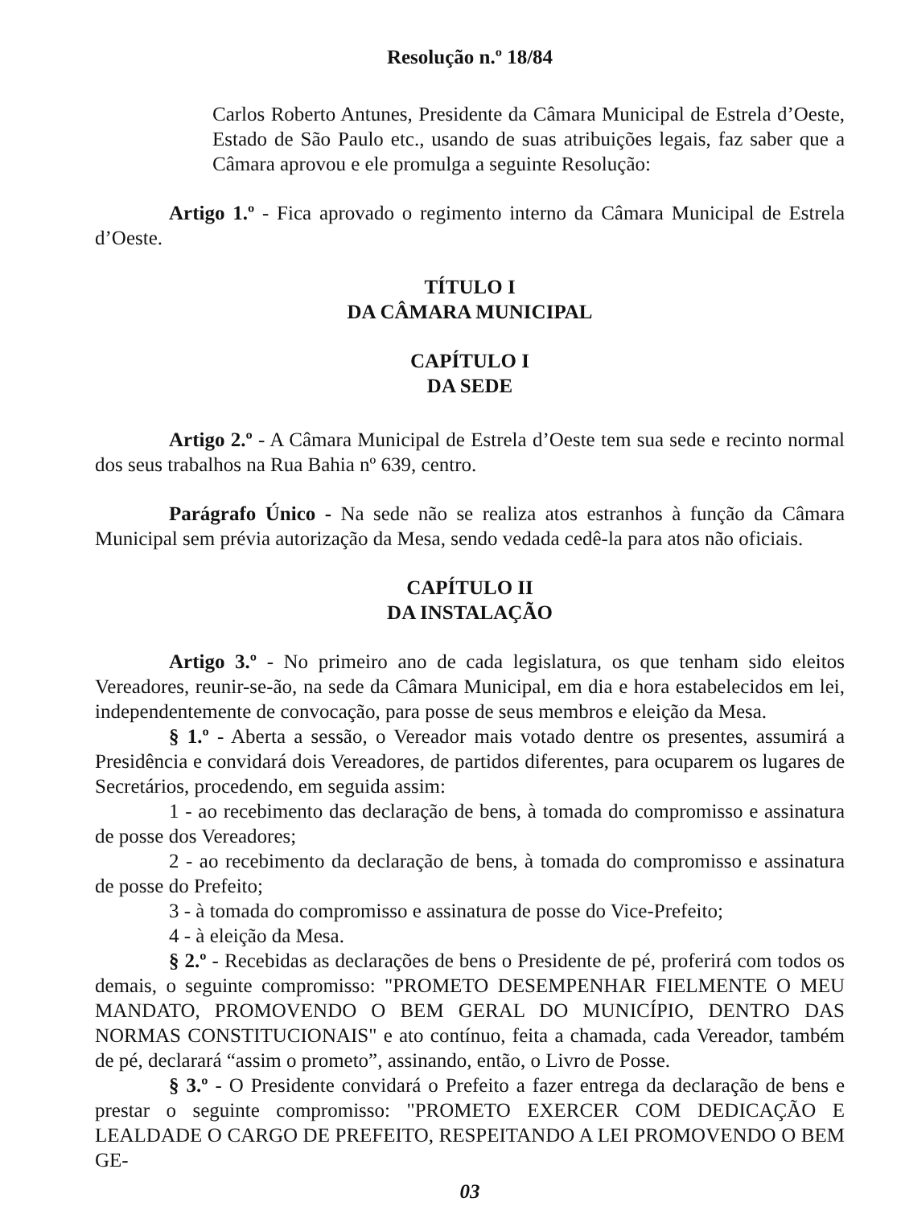Resolução n.º 18/84
Carlos Roberto Antunes, Presidente da Câmara Municipal de Estrela d’Oeste, Estado de São Paulo etc., usando de suas atribuições legais, faz saber que a Câmara aprovou e ele promulga a seguinte Resolução:
Artigo 1.º - Fica aprovado o regimento interno da Câmara Municipal de Estrela d’Oeste.
TÍTULO I
DA CÂMARA MUNICIPAL
CAPÍTULO I
DA SEDE
Artigo 2.º - A Câmara Municipal de Estrela d’Oeste tem sua sede e recinto normal dos seus trabalhos na Rua Bahia nº 639, centro.
Parágrafo Único - Na sede não se realiza atos estranhos à função da Câmara Municipal sem prévia autorização da Mesa, sendo vedada cedê-la para atos não oficiais.
CAPÍTULO II
DA INSTALAÇÃO
Artigo 3.º - No primeiro ano de cada legislatura, os que tenham sido eleitos Vereadores, reunir-se-ão, na sede da Câmara Municipal, em dia e hora estabelecidos em lei, independentemente de convocação, para posse de seus membros e eleição da Mesa.
§ 1.º - Aberta a sessão, o Vereador mais votado dentre os presentes, assumirá a Presidência e convidará dois Vereadores, de partidos diferentes, para ocuparem os lugares de Secretários, procedendo, em seguida assim:
1 - ao recebimento das declaração de bens, à tomada do compromisso e assinatura de posse dos Vereadores;
2 - ao recebimento da declaração de bens, à tomada do compromisso e assinatura de posse do Prefeito;
3 - à tomada do compromisso e assinatura de posse do Vice-Prefeito;
4 - à eleição da Mesa.
§ 2.º - Recebidas as declarações de bens o Presidente de pé, proferirá com todos os demais, o seguinte compromisso: "PROMETO DESEMPENHAR FIELMENTE O MEU MANDATO, PROMOVENDO O BEM GERAL DO MUNICÍPIO, DENTRO DAS NORMAS CONSTITUCIONAIS" e ato contínuo, feita a chamada, cada Vereador, também de pé, declarará “assim o prometo”, assinando, então, o Livro de Posse.
§ 3.º - O Presidente convidará o Prefeito a fazer entrega da declaração de bens e prestar o seguinte compromisso: "PROMETO EXERCER COM DEDICAÇÃO E LEALDADE O CARGO DE PREFEITO, RESPEITANDO A LEI PROMOVENDO O BEM GE-
03